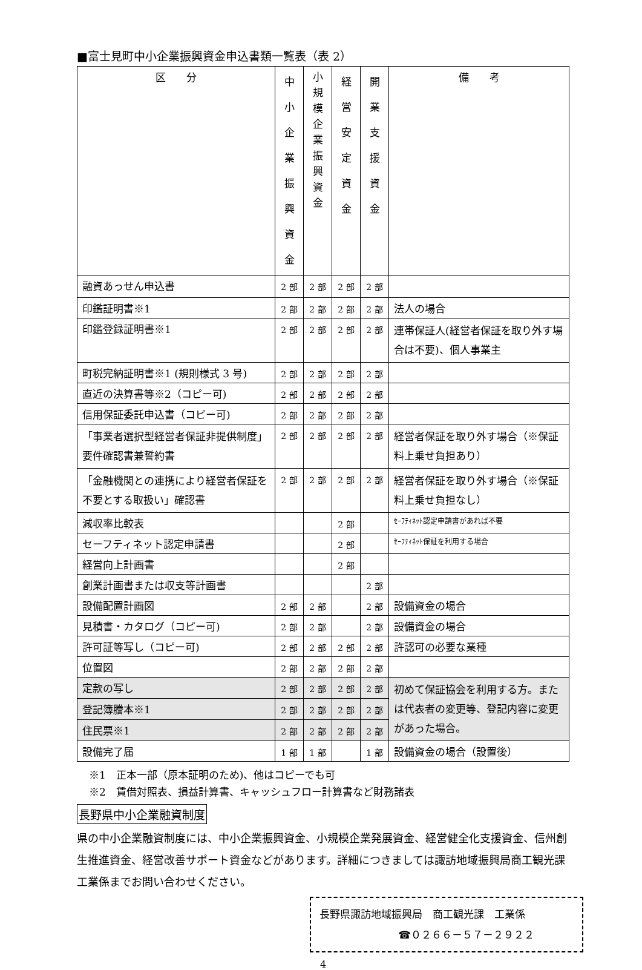■富士見町中小企業振興資金申込書類一覧表（表 2）
| 区 分 | 中 小 企 業 振 興 資 金 | 小 規 模 企 業 振 興 資 金 | 経 営 安 定 資 金 | 開 業 支 援 資 金 | 備 考 |
| --- | --- | --- | --- | --- | --- |
| 融資あっせん申込書 | 2 部 | 2 部 | 2 部 | 2 部 | |
| 印鑑証明書※1 | 2 部 | 2 部 | 2 部 | 2 部 | 法人の場合 |
| 印鑑登録証明書※1 | 2 部 | 2 部 | 2 部 | 2 部 | 連帯保証人(経営者保証を取り外す場合は不要)、個人事業主 |
| 町税完納証明書※1 (規則様式 3 号) | 2 部 | 2 部 | 2 部 | 2 部 | |
| 直近の決算書等※2（コピー可) | 2 部 | 2 部 | 2 部 | 2 部 | |
| 信用保証委託申込書（コピー可) | 2 部 | 2 部 | 2 部 | 2 部 | |
| 「事業者選択型経営者保証非提供制度」要件確認書兼誓約書 | 2 部 | 2 部 | 2 部 | 2 部 | 経営者保証を取り外す場合（※保証料上乗せ負担あり） |
| 「金融機関との連携により経営者保証を不要とする取扱い」確認書 | 2 部 | 2 部 | 2 部 | 2 部 | 経営者保証を取り外す場合（※保証料上乗せ負担なし） |
| 減収率比較表 | | | 2 部 | | ｾｰﾌﾃｨﾈｯﾄ認定申請書があれば不要 |
| セーフティネット認定申請書 | | | 2 部 | | ｾｰﾌﾃｨﾈｯﾄ保証を利用する場合 |
| 経営向上計画書 | | | 2 部 | | |
| 創業計画書または収支等計画書 | | | | 2 部 | |
| 設備配置計画図 | 2 部 | 2 部 | | 2 部 | 設備資金の場合 |
| 見積書・カタログ（コピー可) | 2 部 | 2 部 | | 2 部 | 設備資金の場合 |
| 許可証等写し（コピー可) | 2 部 | 2 部 | 2 部 | 2 部 | 許認可の必要な業種 |
| 位置図 | 2 部 | 2 部 | 2 部 | 2 部 | |
| 定款の写し | 2 部 | 2 部 | 2 部 | 2 部 | 初めて保証協会を利用する方。または代表者の変更等、登記内容に変更があった場合。 |
| 登記簿謄本※1 | 2 部 | 2 部 | 2 部 | 2 部 | |
| 住民票※1 | 2 部 | 2 部 | 2 部 | 2 部 | |
| 設備完了届 | 1 部 | 1 部 | | 1 部 | 設備資金の場合（設置後） |
※1　正本一部（原本証明のため)、他はコピーでも可
※2　賃借対照表、損益計算書、キャッシュフロー計算書など財務諸表
長野県中小企業融資制度
県の中小企業融資制度には、中小企業振興資金、小規模企業発展資金、経営健全化支援資金、信州創生推進資金、経営改善サポート資金などがあります。詳細につきましては諏訪地域振興局商工観光課工業係までお問い合わせください。
長野県諏訪地域振興局　商工観光課　工業係
☎０２６６－５７－２９２２
4